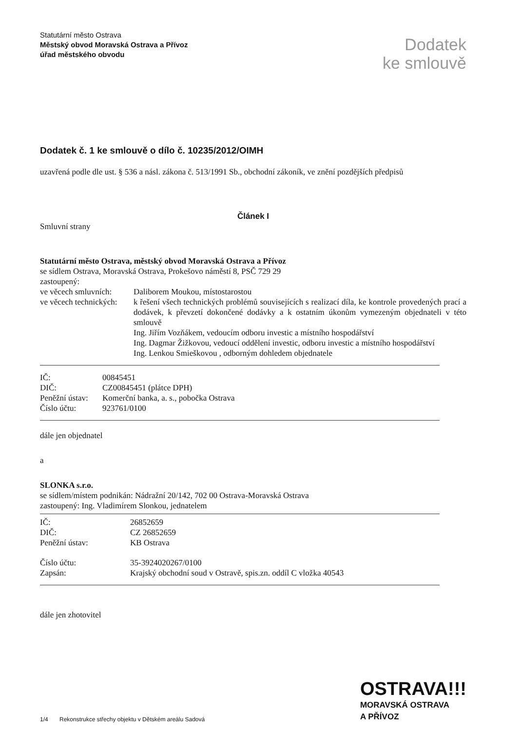Statutární město Ostrava
Městský obvod Moravská Ostrava a Přívoz
úřad městského obvodu
Dodatek
ke smlouvě
Dodatek č. 1 ke smlouvě o dílo č. 10235/2012/OIMH
uzavřená podle dle ust. § 536 a násl. zákona č. 513/1991 Sb., obchodní zákoník, ve znění pozdějších předpisů
Článek I
Smluvní strany
Statutární město Ostrava, městský obvod Moravská Ostrava a Přívoz
se sídlem Ostrava, Moravská Ostrava, Prokešovo náměstí 8, PSČ 729 29
zastoupený:
| ve věcech smluvních: | Daliborem Moukou, místostarostou |
| ve věcech technických: | k řešení všech technických problémů souvisejících s realizací díla, ke kontrole provedených prací a dodávek, k převzetí dokončené dodávky a k ostatním úkonům vymezeným objednateli v této smlouvě Ing. Jiřím Vozňákem, vedoucím odboru investic a místního hospodářství Ing. Dagmar Žižkovou, vedoucí oddělení investic, odboru investic a místního hospodářství Ing. Lenkou Smieškovou , odborným dohledem objednatele |
| IČ: | 00845451 |
| DIČ: | CZ00845451 (plátce DPH) |
| Peněžní ústav: | Komerční banka, a. s., pobočka Ostrava |
| Číslo účtu: | 923761/0100 |
dále jen objednatel
a
SLONKA s.r.o.
se sídlem/místem podnikán: Nádražní 20/142, 702 00 Ostrava-Moravská Ostrava
zastoupený: Ing. Vladimírem Slonkou, jednatelem
| IČ: | 26852659 |
| DIČ: | CZ 26852659 |
| Peněžní ústav: | KB Ostrava |
| Číslo účtu: | 35-3924020267/0100 |
| Zapsán: | Krajský obchodní soud v Ostravě, spis.zn. oddíl C vložka 40543 |
dále jen zhotovitel
1/4 Rekonstrukce střechy objektu v Dětském areálu Sadová
OSTRAVA!!!
MORAVSKÁ OSTRAVA
A PŘÍVOZ